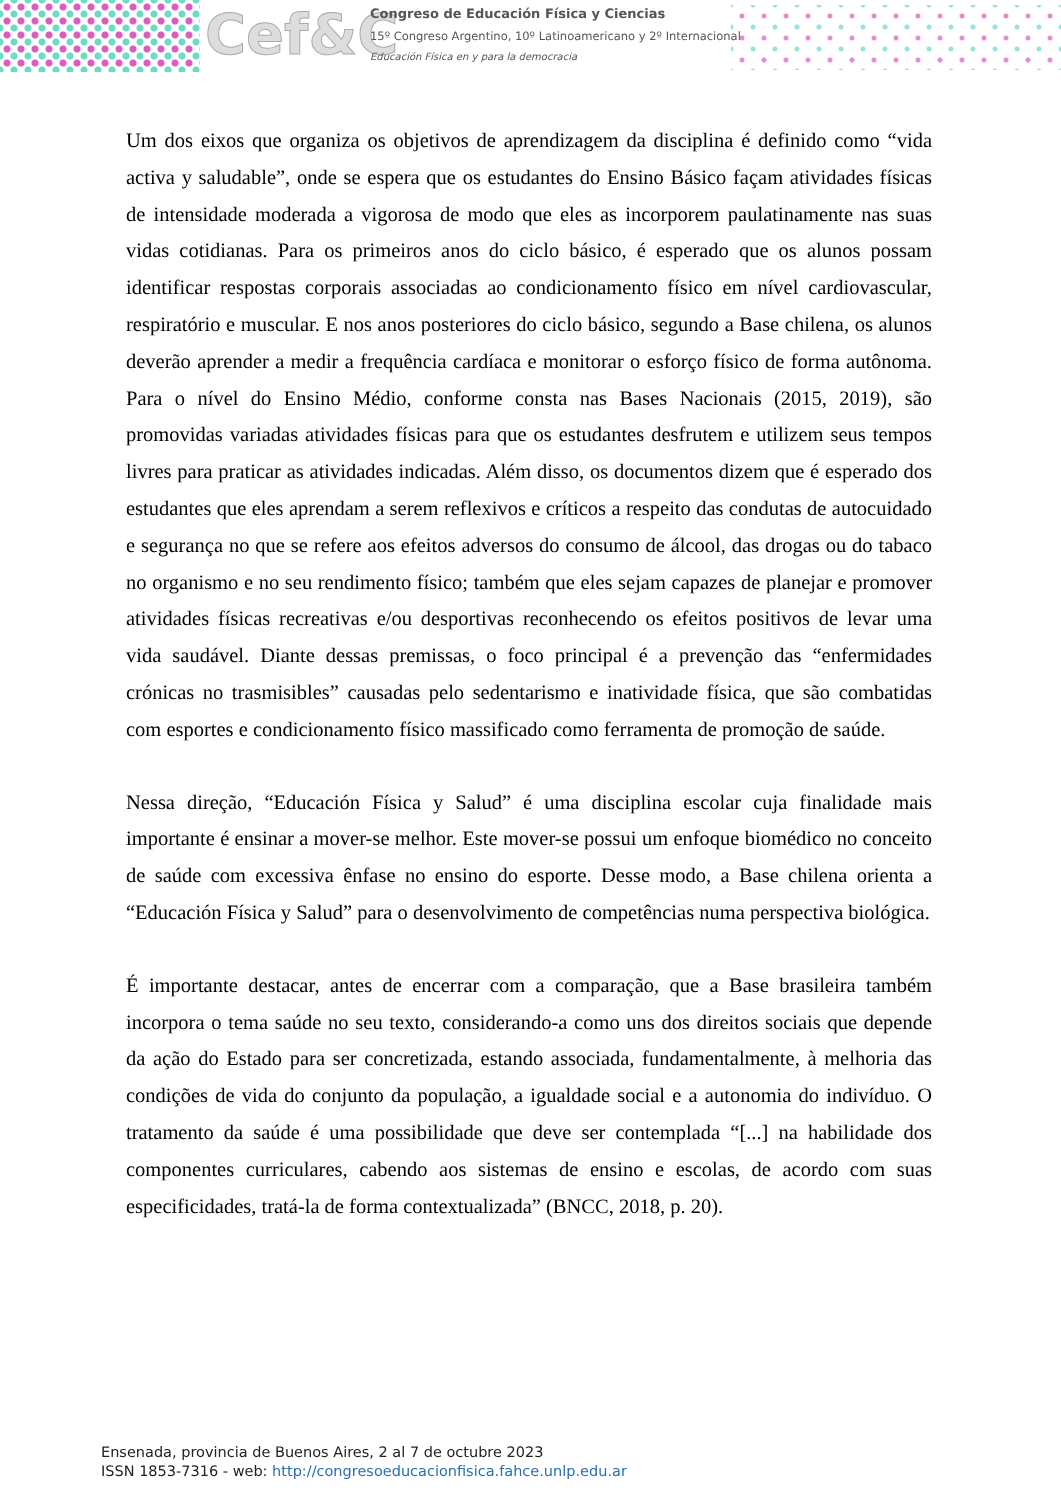Cef&C
Congreso de Educación Física y Ciencias
15º Congreso Argentino, 10º Latinoamericano y 2º Internacional
Educación Física en y para la democracia
Um dos eixos que organiza os objetivos de aprendizagem da disciplina é definido como “vida activa y saludable”, onde se espera que os estudantes do Ensino Básico façam atividades físicas de intensidade moderada a vigorosa de modo que eles as incorporem paulatinamente nas suas vidas cotidianas. Para os primeiros anos do ciclo básico, é esperado que os alunos possam identificar respostas corporais associadas ao condicionamento físico em nível cardiovascular, respiratório e muscular. E nos anos posteriores do ciclo básico, segundo a Base chilena, os alunos deverão aprender a medir a frequência cardíaca e monitorar o esforço físico de forma autônoma. Para o nível do Ensino Médio, conforme consta nas Bases Nacionais (2015, 2019), são promovidas variadas atividades físicas para que os estudantes desfrutem e utilizem seus tempos livres para praticar as atividades indicadas. Além disso, os documentos dizem que é esperado dos estudantes que eles aprendam a serem reflexivos e críticos a respeito das condutas de autocuidado e segurança no que se refere aos efeitos adversos do consumo de álcool, das drogas ou do tabaco no organismo e no seu rendimento físico; também que eles sejam capazes de planejar e promover atividades físicas recreativas e/ou desportivas reconhecendo os efeitos positivos de levar uma vida saudável. Diante dessas premissas, o foco principal é a prevenção das “enfermidades crónicas no trasmisibles” causadas pelo sedentarismo e inatividade física, que são combatidas com esportes e condicionamento físico massificado como ferramenta de promoção de saúde.
Nessa direção, “Educación Física y Salud” é uma disciplina escolar cuja finalidade mais importante é ensinar a mover-se melhor. Este mover-se possui um enfoque biomédico no conceito de saúde com excessiva ênfase no ensino do esporte. Desse modo, a Base chilena orienta a “Educación Física y Salud” para o desenvolvimento de competências numa perspectiva biológica.
É importante destacar, antes de encerrar com a comparação, que a Base brasileira também incorpora o tema saúde no seu texto, considerando-a como uns dos direitos sociais que depende da ação do Estado para ser concretizada, estando associada, fundamentalmente, à melhoria das condições de vida do conjunto da população, a igualdade social e a autonomia do indivíduo. O tratamento da saúde é uma possibilidade que deve ser contemplada “[...] na habilidade dos componentes curriculares, cabendo aos sistemas de ensino e escolas, de acordo com suas especificidades, tratá-la de forma contextualizada” (BNCC, 2018, p. 20).
Ensenada, provincia de Buenos Aires, 2 al 7 de octubre 2023
ISSN 1853-7316 - web: http://congresoeducacionfisica.fahce.unlp.edu.ar